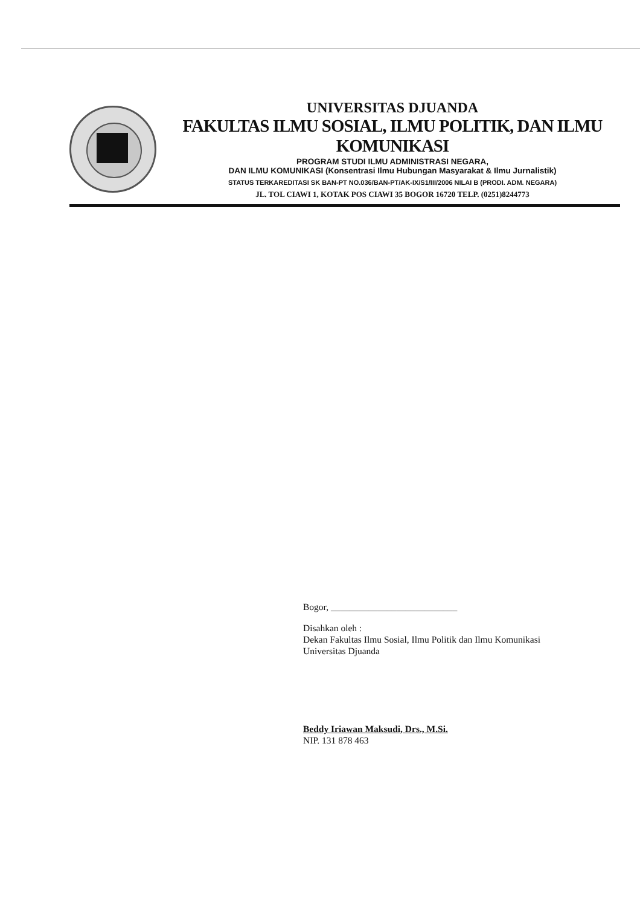UNIVERSITAS DJUANDA
FAKULTAS ILMU SOSIAL, ILMU POLITIK, DAN ILMU KOMUNIKASI
PROGRAM STUDI ILMU ADMINISTRASI NEGARA,
DAN ILMU KOMUNIKASI (Konsentrasi Ilmu Hubungan Masyarakat & Ilmu Jurnalistik)
STATUS TERKAREDITASI SK BAN-PT NO.036/BAN-PT/AK-IX/S1/III/2006 NILAI B (PRODI. ADM. NEGARA)
JL. TOL CIAWI 1, KOTAK POS CIAWI 35 BOGOR 16720 TELP. (0251)8244773
Bogor, ___________________________
Disahkan oleh :
Dekan Fakultas Ilmu Sosial, Ilmu Politik dan Ilmu Komunikasi
Universitas Djuanda
Beddy Iriawan Maksudi, Drs., M.Si.
NIP. 131 878 463